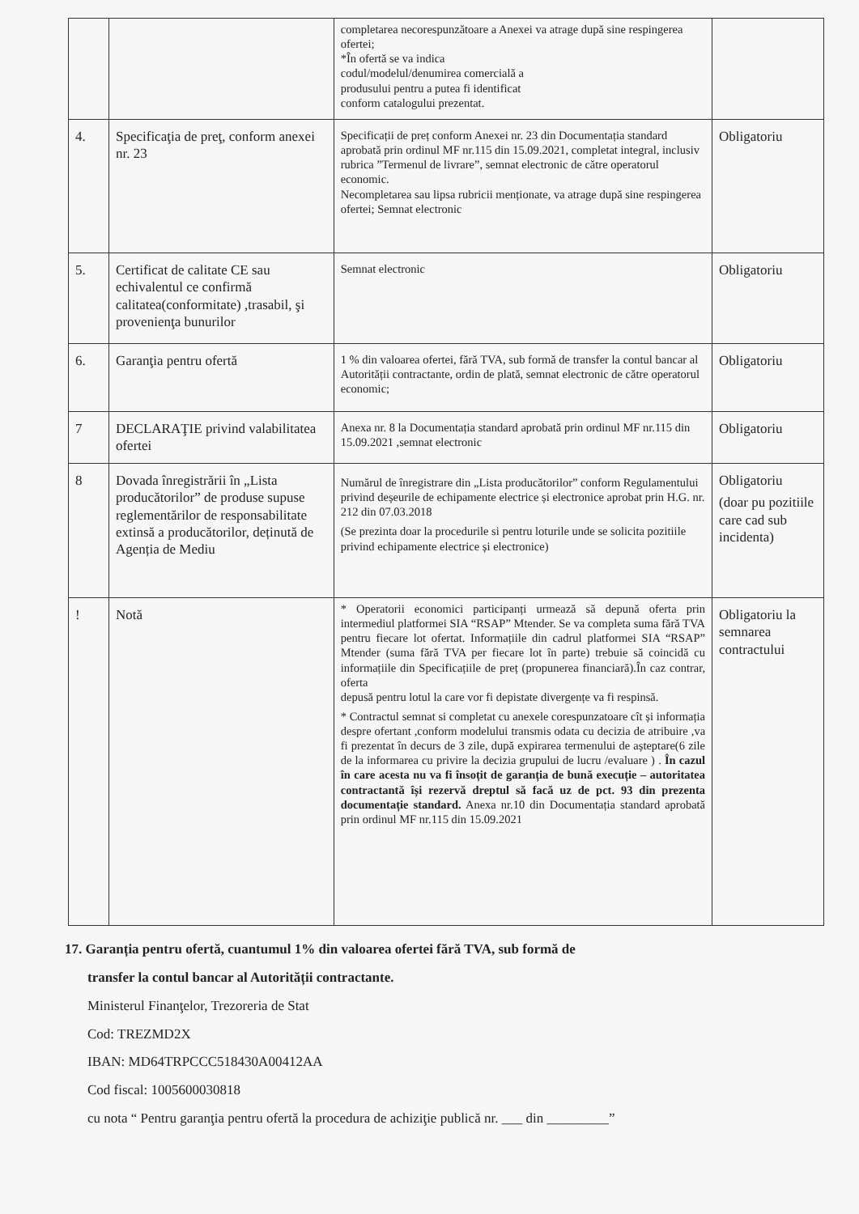| | | completarea necorespunzătoare a Anexei va atrage după sine respingerea ofertei; *În ofertă se va indica codul/modelul/denumirea comercială a produsului pentru a putea fi identificat conform catalogului prezentat. | |
| 4. | Specificaţia de preţ, conform anexei nr. 23 | Specificații de preț conform Anexei nr. 23 din Documentația standard aprobată prin ordinul MF nr.115 din 15.09.2021, completat integral, inclusiv rubrica ”Termenul de livrare”, semnat electronic de către operatorul economic. Necompletarea sau lipsa rubricii menționate, va atrage după sine respingerea ofertei; Semnat electronic | Obligatoriu |
| 5. | Certificat de calitate CE sau echivalentul ce confirmă calitatea(conformitate) ,trasabil, şi provenienţa bunurilor | Semnat electronic | Obligatoriu |
| 6. | Garanţia pentru ofertă | 1 % din valoarea ofertei, fără TVA, sub formă de transfer la contul bancar al Autorității contractante, ordin de plată, semnat electronic de către operatorul economic; | Obligatoriu |
| 7 | DECLARAŢIE privind valabilitatea ofertei | Anexa nr. 8 la Documentația standard aprobată prin ordinul MF nr.115 din 15.09.2021 ,semnat electronic | Obligatoriu |
| 8 | Dovada înregistrării în „Lista producătorilor” de produse supuse reglementărilor de responsabilitate extinsă a producătorilor, deținută de Agenția de Mediu | Numărul de înregistrare din „Lista producătorilor” conform Regulamentului privind deșeurile de echipamente electrice și electronice aprobat prin H.G. nr. 212 din 07.03.2018 (Se prezinta doar la procedurile si pentru loturile unde se solicita pozitiile privind echipamente electrice și electronice) | Obligatoriu (doar pu pozitiile care cad sub incidenta) |
| ! | Notă | * Operatorii economici participanți urmează să depună oferta prin intermediul platformei SIA “RSAP” Mtender. Se va completa suma fără TVA pentru fiecare lot ofertat. Informațiile din cadrul platformei SIA “RSAP” Mtender (suma fără TVA per fiecare lot în parte) trebuie să coincidă cu informațiile din Specificațiile de preț (propunerea financiară).În caz contrar, oferta depusă pentru lotul la care vor fi depistate divergențe va fi respinsă. * Contractul semnat si completat cu anexele corespunzatoare cît și informația despre ofertant ,conform modelului transmis odata cu decizia de atribuire ,va fi prezentat în decurs de 3 zile, după expirarea termenului de așteptare(6 zile de la informarea cu privire la decizia grupului de lucru /evaluare ) . În cazul în care acesta nu va fi însoțit de garanția de bună execuție – autoritatea contractantă își rezervă dreptul să facă uz de pct. 93 din prezenta documentație standard. Anexa nr.10 din Documentația standard aprobată prin ordinul MF nr.115 din 15.09.2021 | Obligatoriu la semnarea contractului |
17. Garanția pentru ofertă, cuantumul 1% din valoarea ofertei fără TVA, sub formă de
transfer la contul bancar al Autorității contractante.
Ministerul Finanţelor, Trezoreria de Stat
Cod: TREZMD2X
IBAN: MD64TRPCCC518430A00412AA
Cod fiscal: 1005600030818
cu nota “ Pentru garanţia pentru ofertă la procedura de achiziţie publică nr. ___ din _________”